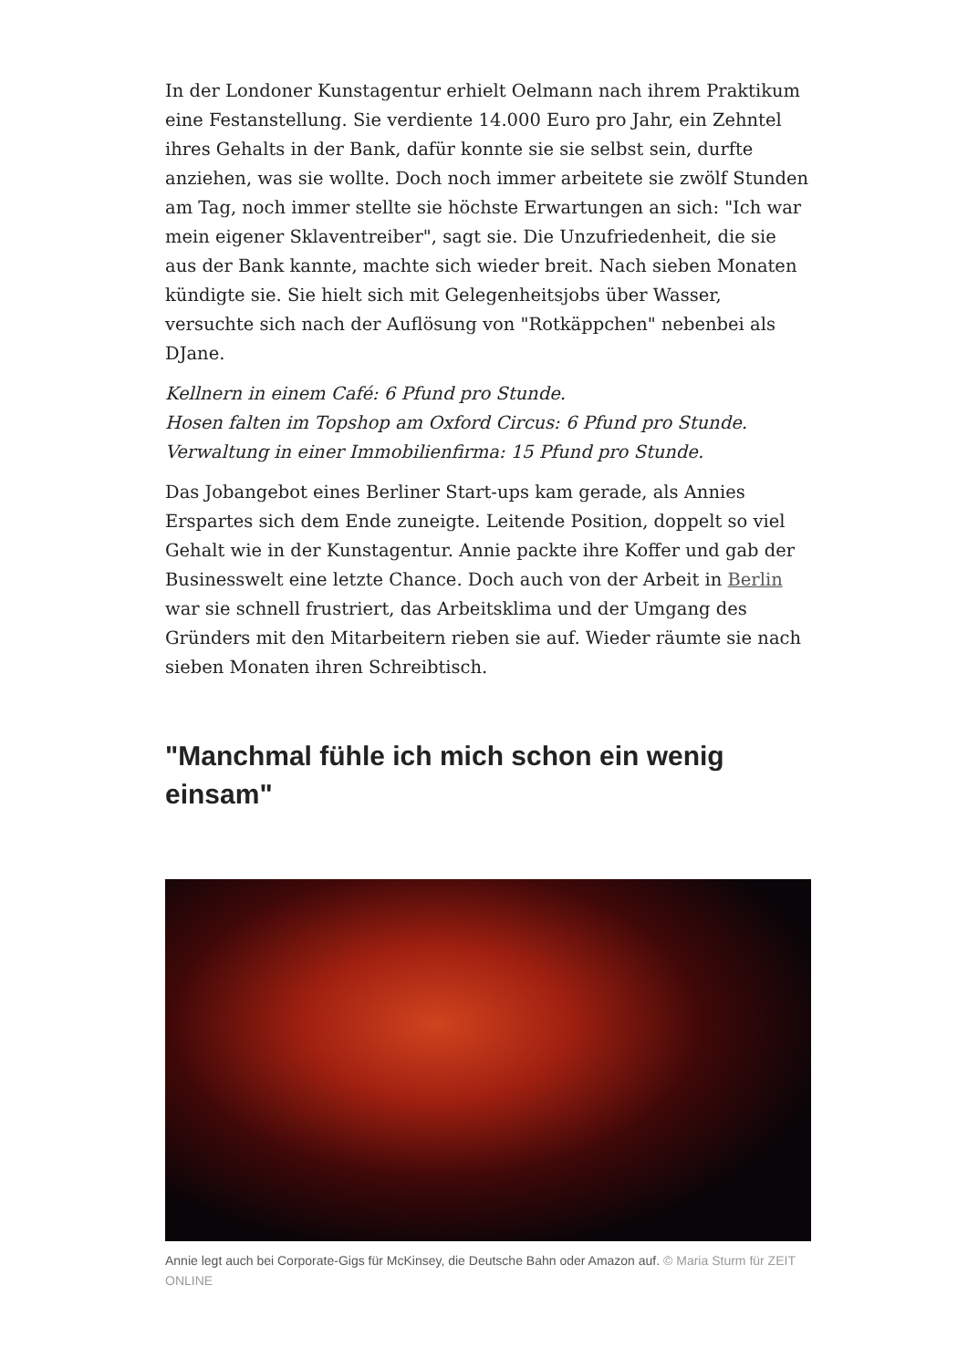In der Londoner Kunstagentur erhielt Oelmann nach ihrem Praktikum eine Festanstellung. Sie verdiente 14.000 Euro pro Jahr, ein Zehntel ihres Gehalts in der Bank, dafür konnte sie sie selbst sein, durfte anziehen, was sie wollte. Doch noch immer arbeitete sie zwölf Stunden am Tag, noch immer stellte sie höchste Erwartungen an sich: "Ich war mein eigener Sklaventreiber", sagt sie. Die Unzufriedenheit, die sie aus der Bank kannte, machte sich wieder breit. Nach sieben Monaten kündigte sie. Sie hielt sich mit Gelegenheitsjobs über Wasser, versuchte sich nach der Auflösung von "Rotkäppchen" nebenbei als DJane.
Kellnern in einem Café: 6 Pfund pro Stunde.
Hosen falten im Topshop am Oxford Circus: 6 Pfund pro Stunde.
Verwaltung in einer Immobilienfirma: 15 Pfund pro Stunde.
Das Jobangebot eines Berliner Start-ups kam gerade, als Annies Erspartes sich dem Ende zuneigte. Leitende Position, doppelt so viel Gehalt wie in der Kunstagentur. Annie packte ihre Koffer und gab der Businesswelt eine letzte Chance. Doch auch von der Arbeit in Berlin war sie schnell frustriert, das Arbeitsklima und der Umgang des Gründers mit den Mitarbeitern rieben sie auf. Wieder räumte sie nach sieben Monaten ihren Schreibtisch.
"Manchmal fühle ich mich schon ein wenig einsam"
Annie legt auch bei Corporate-Gigs für McKinsey, die Deutsche Bahn oder Amazon auf. © Maria Sturm für ZEIT ONLINE